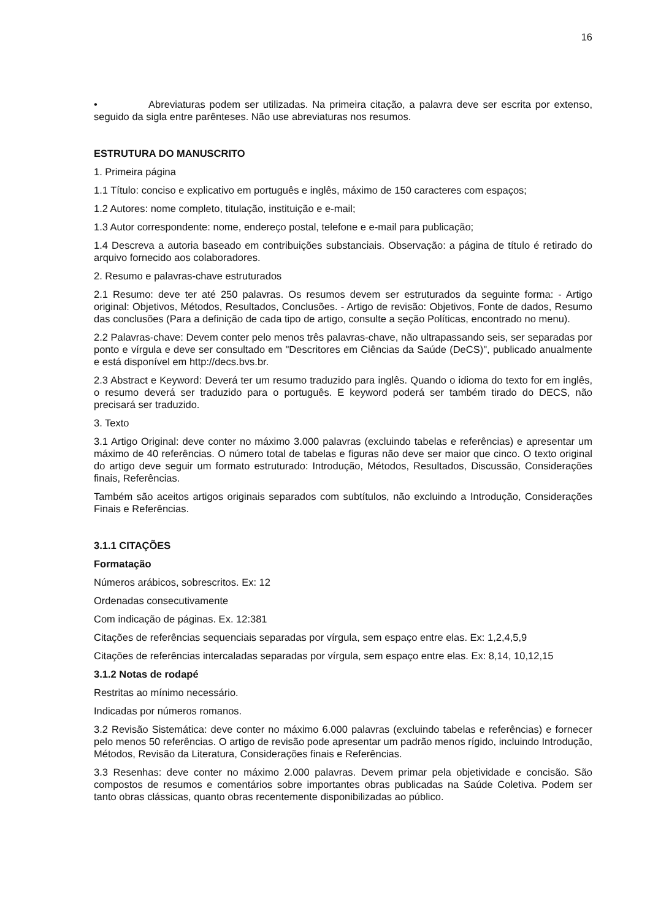16
• Abreviaturas podem ser utilizadas. Na primeira citação, a palavra deve ser escrita por extenso, seguido da sigla entre parênteses. Não use abreviaturas nos resumos.
ESTRUTURA DO MANUSCRITO
1. Primeira página
1.1 Título: conciso e explicativo em português e inglês, máximo de 150 caracteres com espaços;
1.2 Autores: nome completo, titulação, instituição e e-mail;
1.3 Autor correspondente: nome, endereço postal, telefone e e-mail para publicação;
1.4 Descreva a autoria baseado em contribuições substanciais. Observação: a página de título é retirado do arquivo fornecido aos colaboradores.
2. Resumo e palavras-chave estruturados
2.1 Resumo: deve ter até 250 palavras. Os resumos devem ser estruturados da seguinte forma: - Artigo original: Objetivos, Métodos, Resultados, Conclusões. - Artigo de revisão: Objetivos, Fonte de dados, Resumo das conclusões (Para a definição de cada tipo de artigo, consulte a seção Políticas, encontrado no menu).
2.2 Palavras-chave: Devem conter pelo menos três palavras-chave, não ultrapassando seis, ser separadas por ponto e vírgula e deve ser consultado em "Descritores em Ciências da Saúde (DeCS)", publicado anualmente e está disponível em http://decs.bvs.br.
2.3 Abstract e Keyword: Deverá ter um resumo traduzido para inglês. Quando o idioma do texto for em inglês, o resumo deverá ser traduzido para o português. E keyword poderá ser também tirado do DECS, não precisará ser traduzido.
3. Texto
3.1 Artigo Original: deve conter no máximo 3.000 palavras (excluindo tabelas e referências) e apresentar um máximo de 40 referências. O número total de tabelas e figuras não deve ser maior que cinco. O texto original do artigo deve seguir um formato estruturado: Introdução, Métodos, Resultados, Discussão, Considerações finais, Referências.
Também são aceitos artigos originais separados com subtítulos, não excluindo a Introdução, Considerações Finais e Referências.
3.1.1 CITAÇÕES
Formatação
Números arábicos, sobrescritos. Ex: 12
Ordenadas consecutivamente
Com indicação de páginas. Ex. 12:381
Citações de referências sequenciais separadas por vírgula, sem espaço entre elas. Ex: 1,2,4,5,9
Citações de referências intercaladas separadas por vírgula, sem espaço entre elas. Ex: 8,14, 10,12,15
3.1.2 Notas de rodapé
Restritas ao mínimo necessário.
Indicadas por números romanos.
3.2 Revisão Sistemática: deve conter no máximo 6.000 palavras (excluindo tabelas e referências) e fornecer pelo menos 50 referências. O artigo de revisão pode apresentar um padrão menos rígido, incluindo Introdução, Métodos, Revisão da Literatura, Considerações finais e Referências.
3.3 Resenhas: deve conter no máximo 2.000 palavras. Devem primar pela objetividade e concisão. São compostos de resumos e comentários sobre importantes obras publicadas na Saúde Coletiva. Podem ser tanto obras clássicas, quanto obras recentemente disponibilizadas ao público.